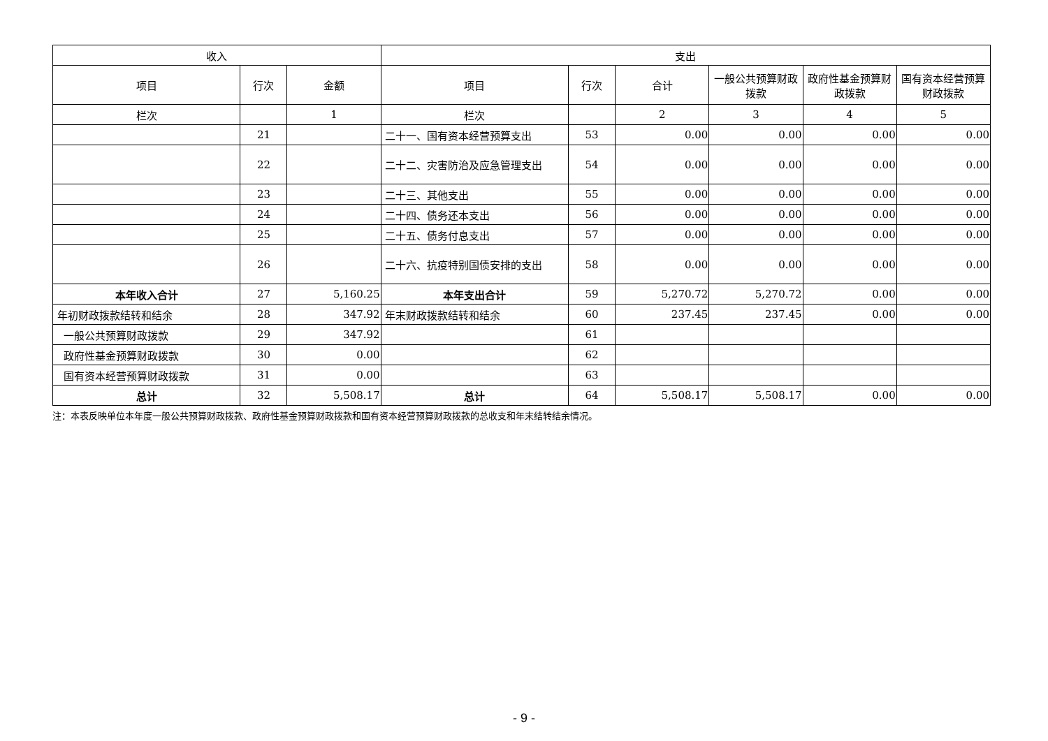| 收入 | | | 支出 | | | | | |
| --- | --- | --- | --- | --- | --- | --- | --- | --- |
| 项目 | 行次 | 金额 | 项目 | 行次 | 合计 | 一般公共预算财政拨款 | 政府性基金预算财政拨款 | 国有资本经营预算财政拨款 |
| 栏次 | | 1 | 栏次 | | 2 | 3 | 4 | 5 |
| | 21 | | 二十一、国有资本经营预算支出 | 53 | 0.00 | 0.00 | 0.00 | 0.00 |
| | 22 | | 二十二、灾害防治及应急管理支出 | 54 | 0.00 | 0.00 | 0.00 | 0.00 |
| | 23 | | 二十三、其他支出 | 55 | 0.00 | 0.00 | 0.00 | 0.00 |
| | 24 | | 二十四、债务还本支出 | 56 | 0.00 | 0.00 | 0.00 | 0.00 |
| | 25 | | 二十五、债务付息支出 | 57 | 0.00 | 0.00 | 0.00 | 0.00 |
| | 26 | | 二十六、抗疫特别国债安排的支出 | 58 | 0.00 | 0.00 | 0.00 | 0.00 |
| 本年收入合计 | 27 | 5,160.25 | 本年支出合计 | 59 | 5,270.72 | 5,270.72 | 0.00 | 0.00 |
| 年初财政拨款结转和结余 | 28 | 347.92 | 年末财政拨款结转和结余 | 60 | 237.45 | 237.45 | 0.00 | 0.00 |
| 一般公共预算财政拨款 | 29 | 347.92 | | 61 | | | | |
| 政府性基金预算财政拨款 | 30 | 0.00 | | 62 | | | | |
| 国有资本经营预算财政拨款 | 31 | 0.00 | | 63 | | | | |
| 总计 | 32 | 5,508.17 | 总计 | 64 | 5,508.17 | 5,508.17 | 0.00 | 0.00 |
注：本表反映单位本年度一般公共预算财政拨款、政府性基金预算财政拨款和国有资本经营预算财政拨款的总收支和年末结转结余情况。
- 9 -